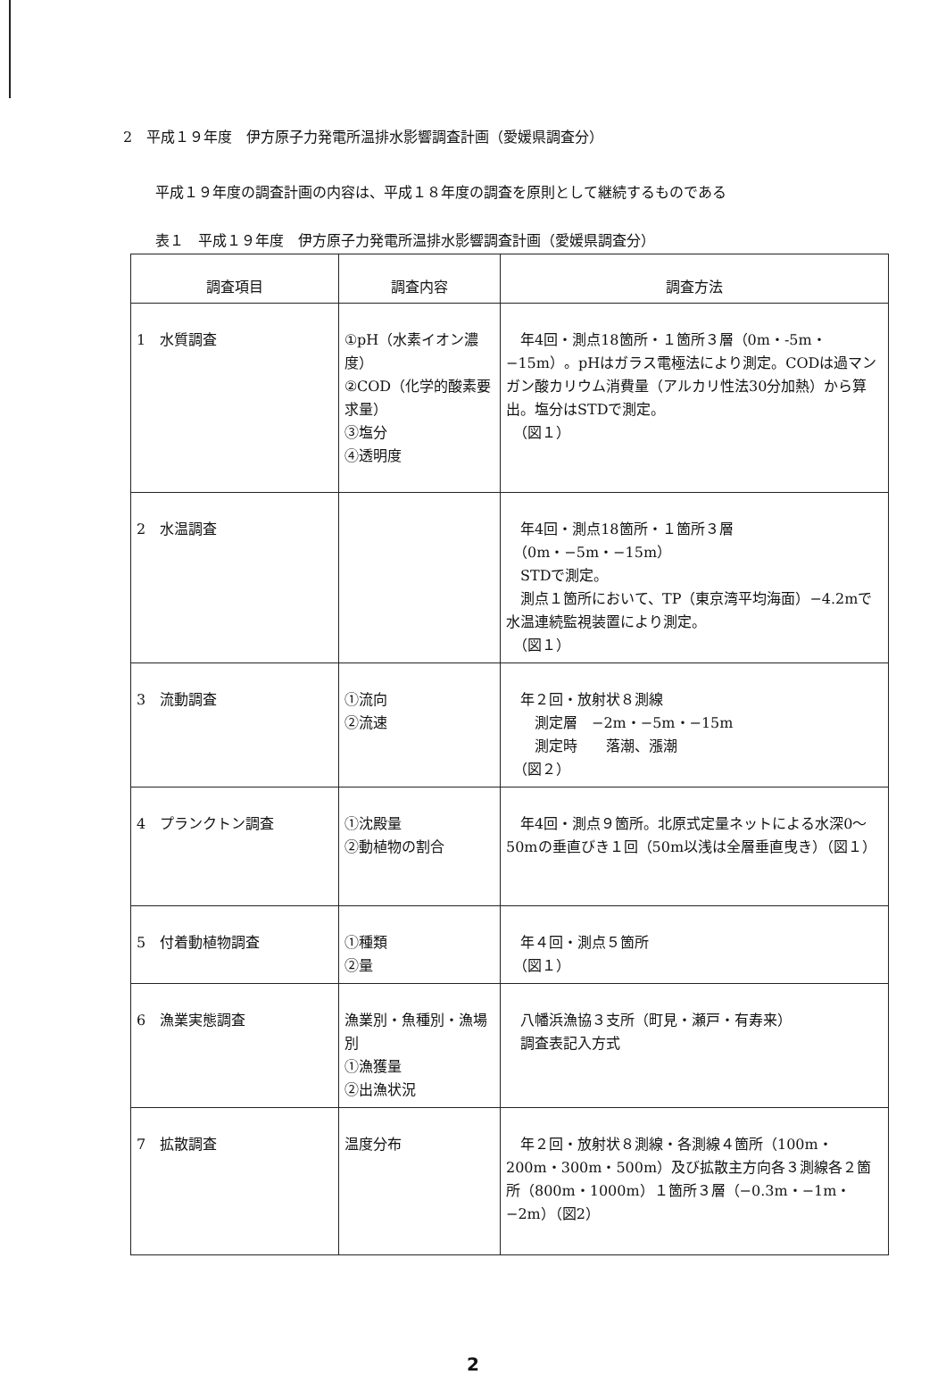2　平成１９年度　伊方原子力発電所温排水影響調査計画（愛媛県調査分）
平成１９年度の調査計画の内容は、平成１８年度の調査を原則として継続するものである
表１　平成１９年度　伊方原子力発電所温排水影響調査計画（愛媛県調査分）
| 調査項目 | 調査内容 | 調査方法 |
| --- | --- | --- |
| 1 水質調査 | ①pH（水素イオン濃度） ②COD（化学的酸素要求量） ③塩分 ④透明度 | 年4回・測点18箇所・１箇所３層（0m・-5m・−15m）。pHはガラス電極法により測定。CODは過マンガン酸カリウム消費量（アルカリ性法30分加熱）から算出。塩分はSTDで測定。 （図１） |
| 2 水温調査 | | 年4回・測点18箇所・１箇所３層 （0m・−5m・−15m） STDで測定。 測点１箇所において、TP（東京湾平均海面）−4.2mで水温連続監視装置により測定。 （図１） |
| 3 流動調査 | ①流向 ②流速 | 年２回・放射状８測線 測定層 −2m・−5m・−15m 測定時 落潮、漲潮 （図２） |
| 4 プランクトン調査 | ①沈殿量 ②動植物の割合 | 年4回・測点９箇所。北原式定量ネットによる水深0～50mの垂直びき１回（50m以浅は全層垂直曳き）（図１） |
| 5 付着動植物調査 | ①種類 ②量 | 年４回・測点５箇所 （図１） |
| 6 漁業実態調査 | 漁業別・魚種別・漁場別 ①漁獲量 ②出漁状況 | 八幡浜漁協３支所（町見・瀬戸・有寿来） 調査表記入方式 |
| 7 拡散調査 | 温度分布 | 年２回・放射状８測線・各測線４箇所（100m・200m・300m・500m）及び拡散主方向各３測線各２箇所（800m・1000m）１箇所３層（−0.3m・−1m・−2m）（図2） |
2